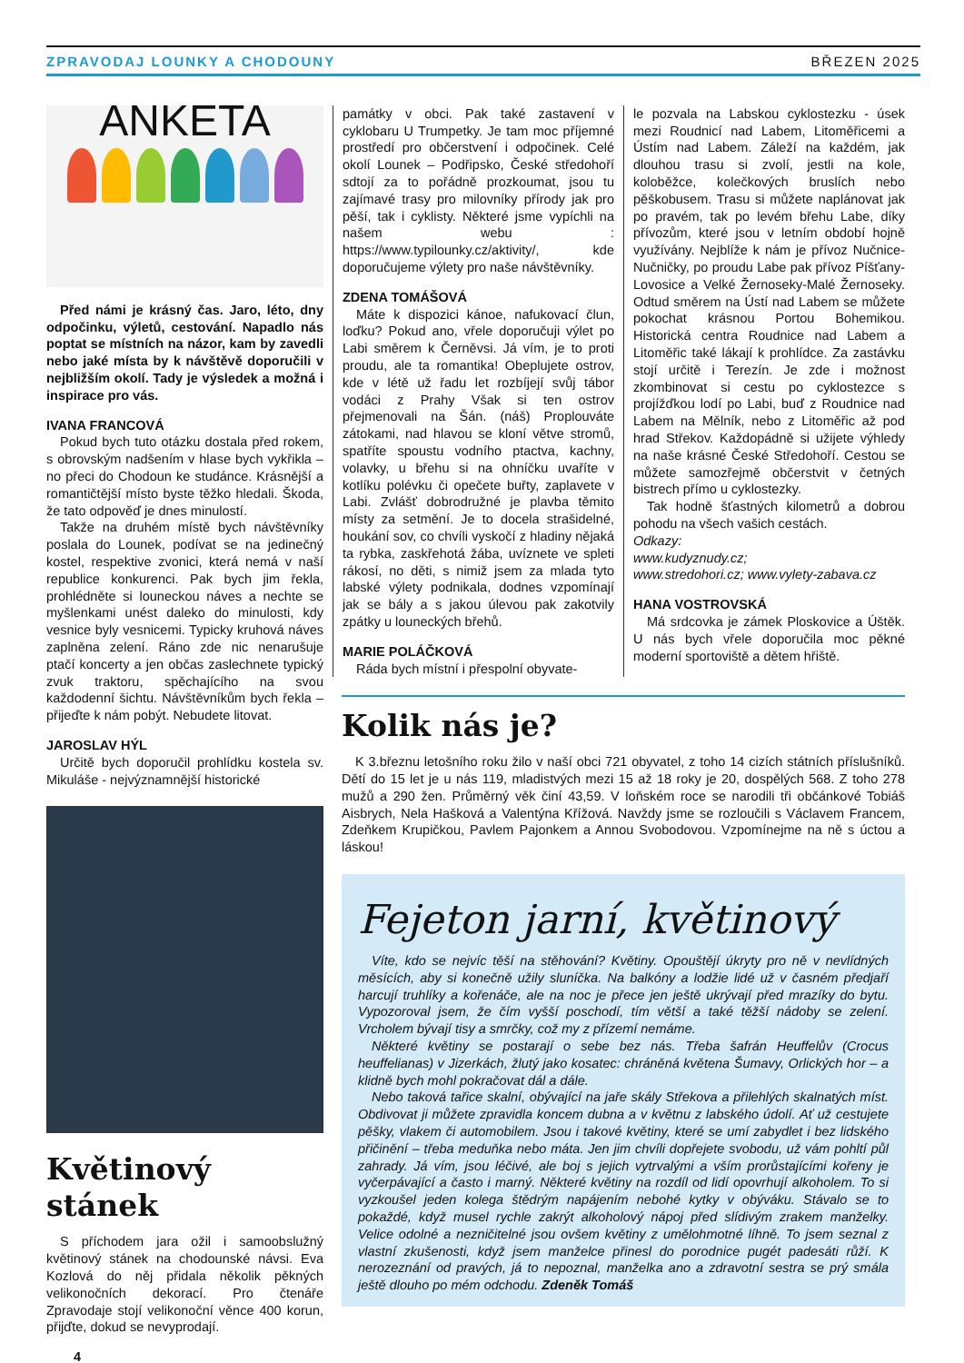ZPRAVODAJ LOUNKY A CHODOUNY BŘEZEN 2025
ANKETA
Před námi je krásný čas. Jaro, léto, dny odpočinku, výletů, cestování. Napadlo nás poptat se místních na názor, kam by zavedli nebo jaké místa by k návštěvě doporučili v nejbližším okolí. Tady je výsledek a možná i inspirace pro vás.
IVANA FRANCOVÁ
Pokud bych tuto otázku dostala před rokem, s obrovským nadšením v hlase bych vykřikla – no přeci do Chodoun ke studánce. Krásnější a romantičtější místo byste těžko hledali. Škoda, že tato odpověď je dnes minulostí.
Takže na druhém místě bych návštěvníky poslala do Lounek, podívat se na jedinečný kostel, respektive zvonici, která nemá v naší republice konkurenci. Pak bych jim řekla, prohlédněte si louneckou náves a nechte se myšlenkami unést daleko do minulosti, kdy vesnice byly vesnicemi. Typicky kruhová náves zaplněna zelení. Ráno zde nic nenarušuje ptačí koncerty a jen občas zaslechnete typický zvuk traktoru, spěchajícího na svou každodenní šichtu. Návštěvníkům bych řekla – přijeďte k nám pobýt. Nebudete litovat.
JAROSLAV HÝL
Určitě bych doporučil prohlídku kostela sv. Mikuláše - nejvýznamnější historické
Květinový stánek
S příchodem jara ožil i samoobslužný květinový stánek na chodounské návsi. Eva Kozlová do něj přidala několik pěkných velikonočních dekorací. Pro čtenáře Zpravodaje stojí velikonoční věnce 400 korun, přijďte, dokud se nevyprodají.
4
památky v obci. Pak také zastavení v cyklobaru U Trumpetky. Je tam moc příjemné prostředí pro občerstvení i odpočinek. Celé okolí Lounek – Podřipsko, České středohoří sdtojí za to pořádně prozkoumat, jsou tu zajímavé trasy pro milovníky přírody jak pro pěší, tak i cyklisty. Některé jsme vypíchli na našem webu : https://www.typilounky.cz/aktivity/, kde doporučujeme výlety pro naše návštěvníky.
ZDENA TOMÁŠOVÁ
Máte k dispozici kánoe, nafukovací člun, loďku? Pokud ano, vřele doporučuji výlet po Labi směrem k Černěvsi. Já vím, je to proti proudu, ale ta romantika! Obeplujete ostrov, kde v létě už řadu let rozbíjejí svůj tábor vodáci z Prahy Však si ten ostrov přejmenovali na Šán. (náš) Proplouváte zátokami, nad hlavou se kloní větve stromů, spatříte spoustu vodního ptactva, kachny, volavky, u břehu si na ohníčku uvaříte v kotlíku polévku či opečete buřty, zaplavete v Labi. Zvlášť dobrodružné je plavba těmito místy za setmění. Je to docela strašidelné, houkání sov, co chvíli vyskočí z hladiny nějaká ta rybka, zaskřehotá žába, uvíznete ve spleti rákosí, no děti, s nimiž jsem za mlada tyto labské výlety podnikala, dodnes vzpomínají jak se bály a s jakou úlevou pak zakotvily zpátky u louneckých břehů.
MARIE POLÁČKOVÁ
Ráda bych místní i přespolní obyvate-
le pozvala na Labskou cyklostezku - úsek mezi Roudnicí nad Labem, Litoměřicemi a Ústím nad Labem. Záleží na každém, jak dlouhou trasu si zvolí, jestli na kole, koloběžce, kolečkových bruslích nebo pěškobusem. Trasu si můžete naplánovat jak po pravém, tak po levém břehu Labe, díky přívozům, které jsou v letním období hojně využívány. Nejblíže k nám je přívoz Nučnice-Nučničky, po proudu Labe pak přívoz Píšťany-Lovosice a Velké Žernoseky-Malé Žernoseky. Odtud směrem na Ústí nad Labem se můžete pokochat krásnou Portou Bohemikou. Historická centra Roudnice nad Labem a Litoměřic také lákají k prohlídce. Za zastávku stojí určitě i Terezín. Je zde i možnost zkombinovat si cestu po cyklostezce s projížďkou lodí po Labi, buď z Roudnice nad Labem na Mělník, nebo z Litoměřic až pod hrad Střekov. Každopádně si užijete výhledy na naše krásné České Středohoří. Cestou se můžete samozřejmě občerstvit v četných bistrech přímo u cyklostezky.
Tak hodně šťastných kilometrů a dobrou pohodu na všech vašich cestách.
Odkazy:
www.kudyznudy.cz;
www.stredohori.cz; www.vylety-zabava.cz
HANA VOSTROVSKÁ
Má srdcovka je zámek Ploskovice a Úštěk. U nás bych vřele doporučila moc pěkné moderní sportoviště a dětem hřiště.
Kolik nás je?
K 3.březnu letošního roku žilo v naší obci 721 obyvatel, z toho 14 cizích státních příslušníků. Dětí do 15 let je u nás 119, mladistvých mezi 15 až 18 roky je 20, dospělých 568. Z toho 278 mužů a 290 žen. Průměrný věk činí 43,59. V loňském roce se narodili tři občánkové Tobiáš Aisbrych, Nela Hašková a Valentýna Křížová. Navždy jsme se rozloučili s Václavem Francem, Zdeňkem Krupičkou, Pavlem Pajonkem a Annou Svobodovou. Vzpomínejme na ně s úctou a láskou!
Fejeton jarní, květinový
Víte, kdo se nejvíc těší na stěhování? Květiny. Opouštějí úkryty pro ně v nevlídných měsících, aby si konečně užily sluníčka. Na balkóny a lodžie lidé už v časném předjaří harcují truhlíky a kořenáče, ale na noc je přece jen ještě ukrývají před mrazíky do bytu. Vypozoroval jsem, že čím vyšší poschodí, tím větší a také těžší nádoby se zelení. Vrcholem bývají tisy a smrčky, což my z přízemí nemáme.
Některé květiny se postarají o sebe bez nás. Třeba šafrán Heuffelův (Crocus heuffelianas) v Jizerkách, žlutý jako kosatec: chráněná květena Šumavy, Orlických hor – a klidně bych mohl pokračovat dál a dále.
Nebo taková tařice skalní, obývající na jaře skály Střekova a přilehlých skalnatých míst. Obdivovat ji můžete zpravidla koncem dubna a v květnu z labského údolí. Ať už cestujete pěšky, vlakem či automobilem. Jsou i takové květiny, které se umí zabydlet i bez lidského přičinění – třeba meduňka nebo máta. Jen jim chvíli dopřejete svobodu, už vám pohltí půl zahrady. Já vím, jsou léčivé, ale boj s jejich vytrvalými a vším prorůstajícími kořeny je vyčerpávající a často i marný. Některé květiny na rozdíl od lidí opovrhují alkoholem. To si vyzkoušel jeden kolega štědrým napájením nebohé kytky v obýváku. Stávalo se to pokaždé, když musel rychle zakrýt alkoholový nápoj před slídivým zrakem manželky. Velice odolné a nezničitelné jsou ovšem květiny z umělohmotné líhně. To jsem seznal z vlastní zkušenosti, když jsem manželce přinesl do porodnice pugét padesáti růží. K nerozeznání od pravých, já to nepoznal, manželka ano a zdravotní sestra se prý smála ještě dlouho po mém odchodu. Zdeněk Tomáš